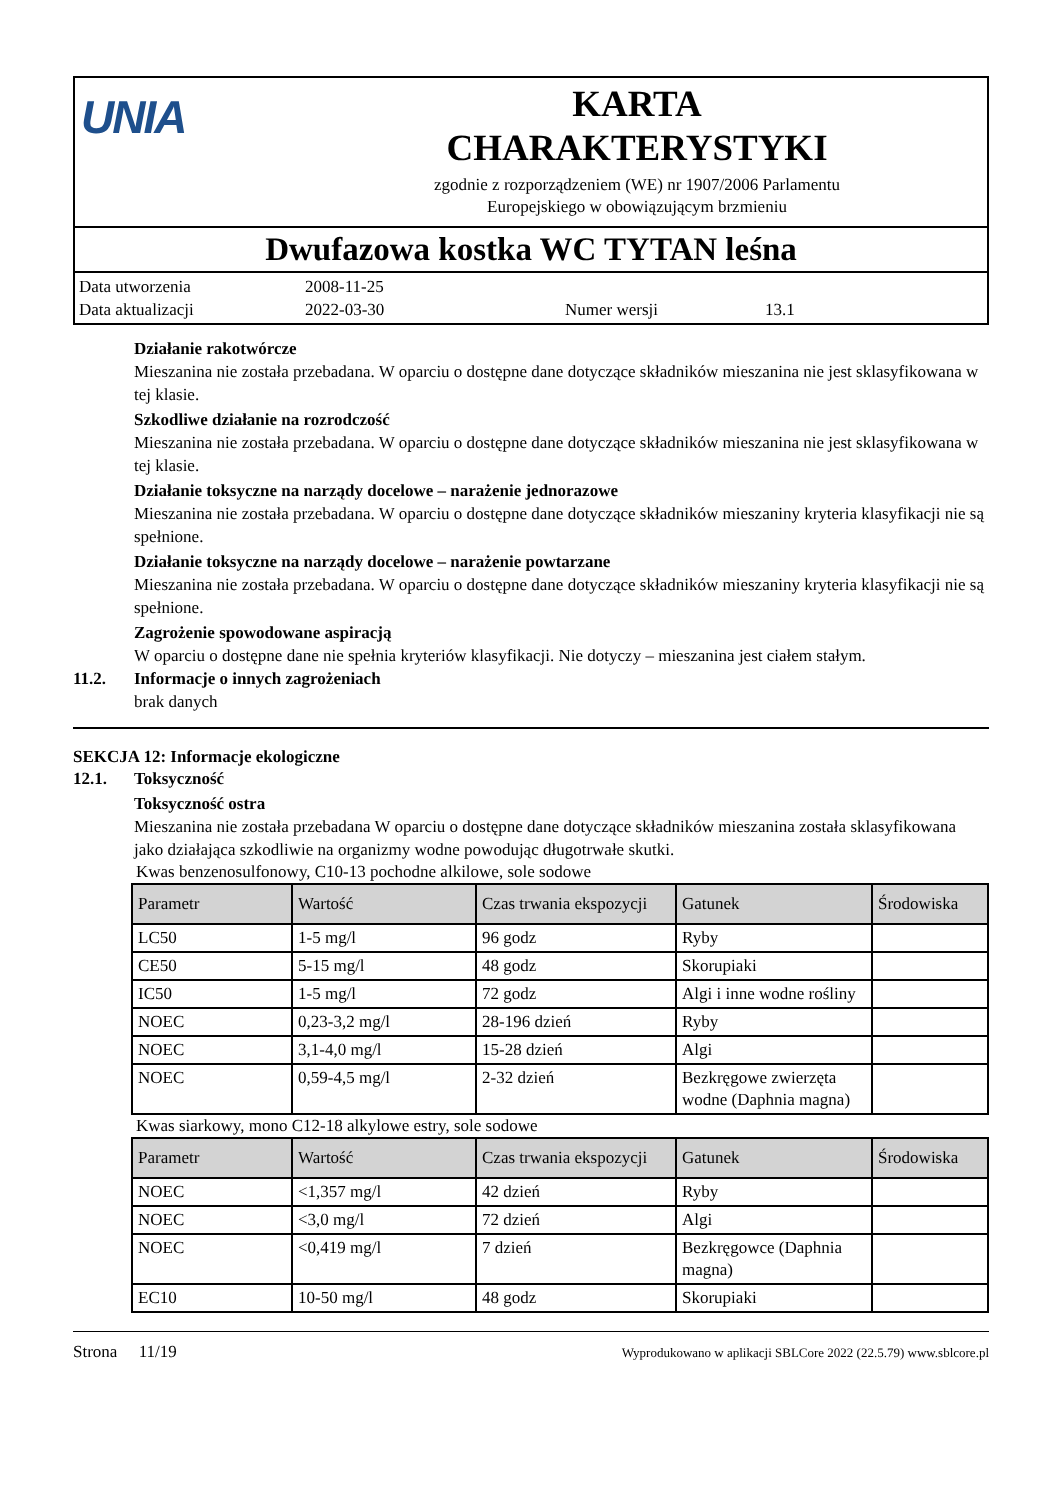UNIA
KARTA
CHARAKTERYSTYKI
zgodnie z rozporządzeniem (WE) nr 1907/2006 Parlamentu
Europejskiego w obowiązującym brzmieniu
Dwufazowa kostka WC TYTAN leśna
Data utworzenia 2008-11-25 Data aktualizacji 2022-03-30 Numer wersji 13.1
Działanie rakotwórcze
Mieszanina nie została przebadana. W oparciu o dostępne dane dotyczące składników mieszanina nie jest sklasyfikowana w tej klasie.
Szkodliwe działanie na rozrodczość
Mieszanina nie została przebadana. W oparciu o dostępne dane dotyczące składników mieszanina nie jest sklasyfikowana w tej klasie.
Działanie toksyczne na narządy docelowe – narażenie jednorazowe
Mieszanina nie została przebadana. W oparciu o dostępne dane dotyczące składników mieszaniny kryteria klasyfikacji nie są spełnione.
Działanie toksyczne na narządy docelowe – narażenie powtarzane
Mieszanina nie została przebadana. W oparciu o dostępne dane dotyczące składników mieszaniny kryteria klasyfikacji nie są spełnione.
Zagrożenie spowodowane aspiracją
W oparciu o dostępne dane nie spełnia kryteriów klasyfikacji. Nie dotyczy – mieszanina jest ciałem stałym.
11.2. Informacje o innych zagrożeniach
brak danych
SEKCJA 12: Informacje ekologiczne
12.1. Toksyczność
Toksyczność ostra
Mieszanina nie została przebadana W oparciu o dostępne dane dotyczące składników mieszanina została sklasyfikowana jako działająca szkodliwie na organizmy wodne powodując długotrwałe skutki.
Kwas benzenosulfonowy, C10-13 pochodne alkilowe, sole sodowe
| Parametr | Wartość | Czas trwania ekspozycji | Gatunek | Środowiska |
| --- | --- | --- | --- | --- |
| LC50 | 1-5 mg/l | 96 godz | Ryby | |
| CE50 | 5-15 mg/l | 48 godz | Skorupiaki | |
| IC50 | 1-5 mg/l | 72 godz | Algi i inne wodne rośliny | |
| NOEC | 0,23-3,2 mg/l | 28-196 dzień | Ryby | |
| NOEC | 3,1-4,0 mg/l | 15-28 dzień | Algi | |
| NOEC | 0,59-4,5 mg/l | 2-32 dzień | Bezkręgowe zwierzęta wodne (Daphnia magna) | |
Kwas siarkowy, mono C12-18 alkylowe estry, sole sodowe
| Parametr | Wartość | Czas trwania ekspozycji | Gatunek | Środowiska |
| --- | --- | --- | --- | --- |
| NOEC | <1,357 mg/l | 42 dzień | Ryby | |
| NOEC | <3,0 mg/l | 72 dzień | Algi | |
| NOEC | <0,419 mg/l | 7 dzień | Bezkręgowce (Daphnia magna) | |
| EC10 | 10-50 mg/l | 48 godz | Skorupiaki | |
Strona 11/19 Wyprodukowano w aplikacji SBLCore 2022 (22.5.79) www.sblcore.pl